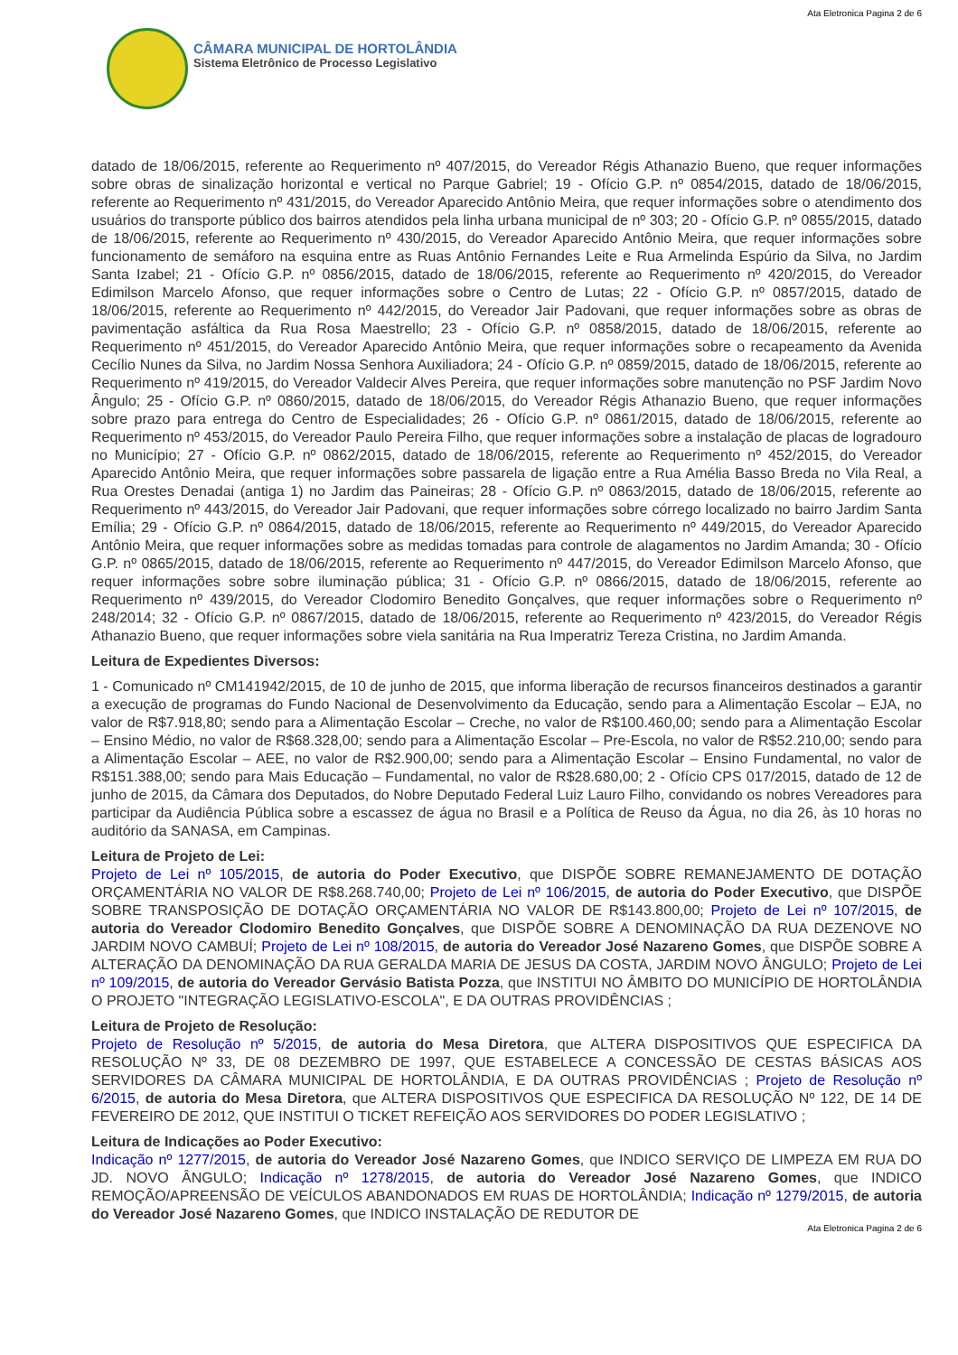Ata Eletronica Pagina 2 de 6
CÂMARA MUNICIPAL DE HORTOLÂNDIA
Sistema Eletrônico de Processo Legislativo
datado de 18/06/2015, referente ao Requerimento nº 407/2015, do Vereador Régis Athanazio Bueno, que requer informações sobre obras de sinalização horizontal e vertical no Parque Gabriel; 19 - Ofício G.P. nº 0854/2015, datado de 18/06/2015, referente ao Requerimento nº 431/2015, do Vereador Aparecido Antônio Meira, que requer informações sobre o atendimento dos usuários do transporte público dos bairros atendidos pela linha urbana municipal de nº 303; 20 - Ofício G.P. nº 0855/2015, datado de 18/06/2015, referente ao Requerimento nº 430/2015, do Vereador Aparecido Antônio Meira, que requer informações sobre funcionamento de semáforo na esquina entre as Ruas Antônio Fernandes Leite e Rua Armelinda Espúrio da Silva, no Jardim Santa Izabel; 21 - Ofício G.P. nº 0856/2015, datado de 18/06/2015, referente ao Requerimento nº 420/2015, do Vereador Edimilson Marcelo Afonso, que requer informações sobre o Centro de Lutas; 22 - Ofício G.P. nº 0857/2015, datado de 18/06/2015, referente ao Requerimento nº 442/2015, do Vereador Jair Padovani, que requer informações sobre as obras de pavimentação asfáltica da Rua Rosa Maestrello; 23 - Ofício G.P. nº 0858/2015, datado de 18/06/2015, referente ao Requerimento nº 451/2015, do Vereador Aparecido Antônio Meira, que requer informações sobre o recapeamento da Avenida Cecílio Nunes da Silva, no Jardim Nossa Senhora Auxiliadora; 24 - Ofício G.P. nº 0859/2015, datado de 18/06/2015, referente ao Requerimento nº 419/2015, do Vereador Valdecir Alves Pereira, que requer informações sobre manutenção no PSF Jardim Novo Ângulo; 25 - Ofício G.P. nº 0860/2015, datado de 18/06/2015, do Vereador Régis Athanazio Bueno, que requer informações sobre prazo para entrega do Centro de Especialidades; 26 - Ofício G.P. nº 0861/2015, datado de 18/06/2015, referente ao Requerimento nº 453/2015, do Vereador Paulo Pereira Filho, que requer informações sobre a instalação de placas de logradouro no Município; 27 - Ofício G.P. nº 0862/2015, datado de 18/06/2015, referente ao Requerimento nº 452/2015, do Vereador Aparecido Antônio Meira, que requer informações sobre passarela de ligação entre a Rua Amélia Basso Breda no Vila Real, a Rua Orestes Denadai (antiga 1) no Jardim das Paineiras; 28 - Ofício G.P. nº 0863/2015, datado de 18/06/2015, referente ao Requerimento nº 443/2015, do Vereador Jair Padovani, que requer informações sobre córrego localizado no bairro Jardim Santa Emília; 29 - Ofício G.P. nº 0864/2015, datado de 18/06/2015, referente ao Requerimento nº 449/2015, do Vereador Aparecido Antônio Meira, que requer informações sobre as medidas tomadas para controle de alagamentos no Jardim Amanda; 30 - Ofício G.P. nº 0865/2015, datado de 18/06/2015, referente ao Requerimento nº 447/2015, do Vereador Edimilson Marcelo Afonso, que requer informações sobre sobre iluminação pública; 31 - Ofício G.P. nº 0866/2015, datado de 18/06/2015, referente ao Requerimento nº 439/2015, do Vereador Clodomiro Benedito Gonçalves, que requer informações sobre o Requerimento nº 248/2014; 32 - Ofício G.P. nº 0867/2015, datado de 18/06/2015, referente ao Requerimento nº 423/2015, do Vereador Régis Athanazio Bueno, que requer informações sobre viela sanitária na Rua Imperatriz Tereza Cristina, no Jardim Amanda.
Leitura de Expedientes Diversos:
1 - Comunicado nº CM141942/2015, de 10 de junho de 2015, que informa liberação de recursos financeiros destinados a garantir a execução de programas do Fundo Nacional de Desenvolvimento da Educação, sendo para a Alimentação Escolar – EJA, no valor de R$7.918,80; sendo para a Alimentação Escolar – Creche, no valor de R$100.460,00; sendo para a Alimentação Escolar – Ensino Médio, no valor de R$68.328,00; sendo para a Alimentação Escolar – Pre-Escola, no valor de R$52.210,00; sendo para a Alimentação Escolar – AEE, no valor de R$2.900,00; sendo para a Alimentação Escolar – Ensino Fundamental, no valor de R$151.388,00; sendo para Mais Educação – Fundamental, no valor de R$28.680,00; 2 - Ofício CPS 017/2015, datado de 12 de junho de 2015, da Câmara dos Deputados, do Nobre Deputado Federal Luiz Lauro Filho, convidando os nobres Vereadores para participar da Audiência Pública sobre a escassez de água no Brasil e a Política de Reuso da Água, no dia 26, às 10 horas no auditório da SANASA, em Campinas.
Leitura de Projeto de Lei:
Projeto de Lei nº 105/2015, de autoria do Poder Executivo, que DISPÕE SOBRE REMANEJAMENTO DE DOTAÇÃO ORÇAMENTÁRIA NO VALOR DE R$8.268.740,00; Projeto de Lei nº 106/2015, de autoria do Poder Executivo, que DISPÕE SOBRE TRANSPOSIÇÃO DE DOTAÇÃO ORÇAMENTÁRIA NO VALOR DE R$143.800,00; Projeto de Lei nº 107/2015, de autoria do Vereador Clodomiro Benedito Gonçalves, que DISPÕE SOBRE A DENOMINAÇÃO DA RUA DEZENOVE NO JARDIM NOVO CAMBUÍ; Projeto de Lei nº 108/2015, de autoria do Vereador José Nazareno Gomes, que DISPÕE SOBRE A ALTERAÇÃO DA DENOMINAÇÃO DA RUA GERALDA MARIA DE JESUS DA COSTA, JARDIM NOVO ÂNGULO; Projeto de Lei nº 109/2015, de autoria do Vereador Gervásio Batista Pozza, que INSTITUI NO ÂMBITO DO MUNICÍPIO DE HORTOLÂNDIA O PROJETO "INTEGRAÇÃO LEGISLATIVO-ESCOLA", E DA OUTRAS PROVIDÊNCIAS ;
Leitura de Projeto de Resolução:
Projeto de Resolução nº 5/2015, de autoria do Mesa Diretora, que ALTERA DISPOSITIVOS QUE ESPECIFICA DA RESOLUÇÃO Nº 33, DE 08 DEZEMBRO DE 1997, QUE ESTABELECE A CONCESSÃO DE CESTAS BÁSICAS AOS SERVIDORES DA CÂMARA MUNICIPAL DE HORTOLÂNDIA, E DA OUTRAS PROVIDÊNCIAS ; Projeto de Resolução nº 6/2015, de autoria do Mesa Diretora, que ALTERA DISPOSITIVOS QUE ESPECIFICA DA RESOLUÇÃO Nº 122, DE 14 DE FEVEREIRO DE 2012, QUE INSTITUI O TICKET REFEIÇÃO AOS SERVIDORES DO PODER LEGISLATIVO ;
Leitura de Indicações ao Poder Executivo:
Indicação nº 1277/2015, de autoria do Vereador José Nazareno Gomes, que INDICO SERVIÇO DE LIMPEZA EM RUA DO JD. NOVO ÂNGULO; Indicação nº 1278/2015, de autoria do Vereador José Nazareno Gomes, que INDICO REMOÇÃO/APREENSÃO DE VEÍCULOS ABANDONADOS EM RUAS DE HORTOLÂNDIA; Indicação nº 1279/2015, de autoria do Vereador José Nazareno Gomes, que INDICO INSTALAÇÃO DE REDUTOR DE
Ata Eletronica Pagina 2 de 6